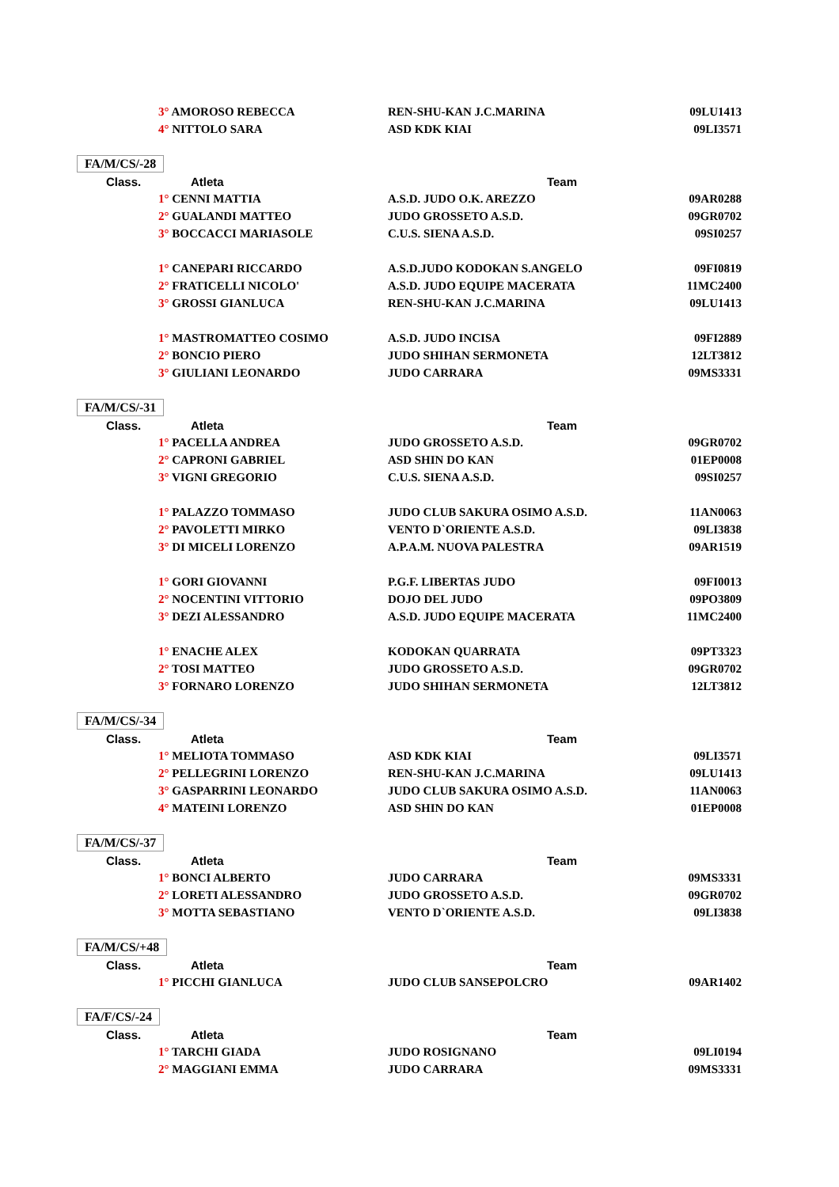| | 3° AMOROSO REBECCA | REN-SHU-KAN J.C.MARINA | 09LU1413 |
| | 4° NITTOLO SARA | ASD KDK KIAI | 09LI3571 |
| FA/M/CS/-28 | | | |
| Class. | Atleta | Team | |
| | 1° CENNI MATTIA | A.S.D. JUDO O.K. AREZZO | 09AR0288 |
| | 2° GUALANDI MATTEO | JUDO GROSSETO A.S.D. | 09GR0702 |
| | 3° BOCCACCI MARIASOLE | C.U.S. SIENA A.S.D. | 09SI0257 |
| | 1° CANEPARI RICCARDO | A.S.D.JUDO KODOKAN S.ANGELO | 09FI0819 |
| | 2° FRATICELLI NICOLO' | A.S.D. JUDO EQUIPE MACERATA | 11MC2400 |
| | 3° GROSSI GIANLUCA | REN-SHU-KAN J.C.MARINA | 09LU1413 |
| | 1° MASTROMATTEO COSIMO | A.S.D. JUDO INCISA | 09FI2889 |
| | 2° BONCIO PIERO | JUDO SHIHAN SERMONETA | 12LT3812 |
| | 3° GIULIANI LEONARDO | JUDO CARRARA | 09MS3331 |
| FA/M/CS/-31 | | | |
| Class. | Atleta | Team | |
| | 1° PACELLA ANDREA | JUDO GROSSETO A.S.D. | 09GR0702 |
| | 2° CAPRONI GABRIEL | ASD SHIN DO KAN | 01EP0008 |
| | 3° VIGNI GREGORIO | C.U.S. SIENA A.S.D. | 09SI0257 |
| | 1° PALAZZO TOMMASO | JUDO CLUB SAKURA OSIMO A.S.D. | 11AN0063 |
| | 2° PAVOLETTI MIRKO | VENTO D`ORIENTE A.S.D. | 09LI3838 |
| | 3° DI MICELI LORENZO | A.P.A.M. NUOVA PALESTRA | 09AR1519 |
| | 1° GORI GIOVANNI | P.G.F. LIBERTAS JUDO | 09FI0013 |
| | 2° NOCENTINI VITTORIO | DOJO DEL JUDO | 09PO3809 |
| | 3° DEZI ALESSANDRO | A.S.D. JUDO EQUIPE MACERATA | 11MC2400 |
| | 1° ENACHE ALEX | KODOKAN QUARRATA | 09PT3323 |
| | 2° TOSI MATTEO | JUDO GROSSETO A.S.D. | 09GR0702 |
| | 3° FORNARO LORENZO | JUDO SHIHAN SERMONETA | 12LT3812 |
| FA/M/CS/-34 | | | |
| Class. | Atleta | Team | |
| | 1° MELIOTA TOMMASO | ASD KDK KIAI | 09LI3571 |
| | 2° PELLEGRINI LORENZO | REN-SHU-KAN J.C.MARINA | 09LU1413 |
| | 3° GASPARRINI LEONARDO | JUDO CLUB SAKURA OSIMO A.S.D. | 11AN0063 |
| | 4° MATEINI LORENZO | ASD SHIN DO KAN | 01EP0008 |
| FA/M/CS/-37 | | | |
| Class. | Atleta | Team | |
| | 1° BONCI ALBERTO | JUDO CARRARA | 09MS3331 |
| | 2° LORETI ALESSANDRO | JUDO GROSSETO A.S.D. | 09GR0702 |
| | 3° MOTTA SEBASTIANO | VENTO D`ORIENTE A.S.D. | 09LI3838 |
| FA/M/CS/+48 | | | |
| Class. | Atleta | Team | |
| | 1° PICCHI GIANLUCA | JUDO CLUB SANSEPOLCRO | 09AR1402 |
| FA/F/CS/-24 | | | |
| Class. | Atleta | Team | |
| | 1° TARCHI GIADA | JUDO ROSIGNANO | 09LI0194 |
| | 2° MAGGIANI EMMA | JUDO CARRARA | 09MS3331 |